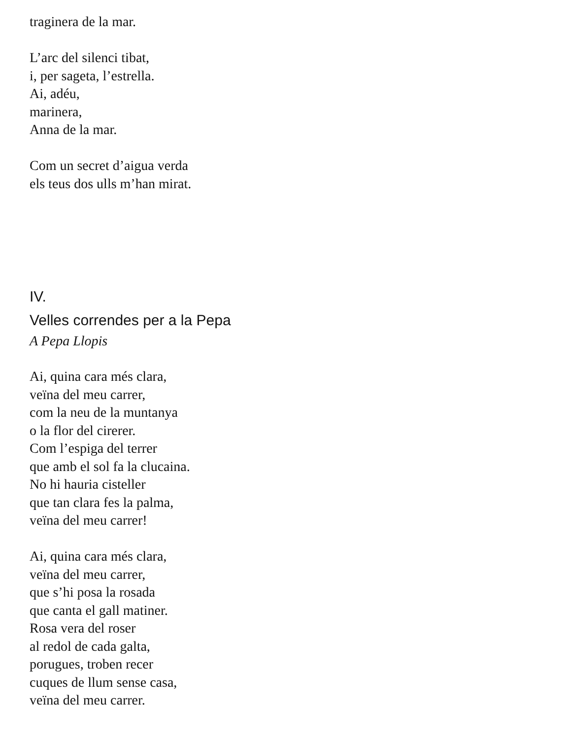traginera de la mar.
L’arc del silenci tibat,
i, per sageta, l’estrella.
Ai, adéu,
marinera,
Anna de la mar.
Com un secret d’aigua verda
els teus dos ulls m’han mirat.
IV.
Velles correndes per a la Pepa
A Pepa Llopis
Ai, quina cara més clara,
veïna del meu carrer,
com la neu de la muntanya
o la flor del cirerer.
Com l’espiga del terrer
que amb el sol fa la clucaina.
No hi hauria cisteller
que tan clara fes la palma,
veïna del meu carrer!
Ai, quina cara més clara,
veïna del meu carrer,
que s’hi posa la rosada
que canta el gall matiner.
Rosa vera del roser
al redol de cada galta,
porugues, troben recer
cuques de llum sense casa,
veïna del meu carrer.